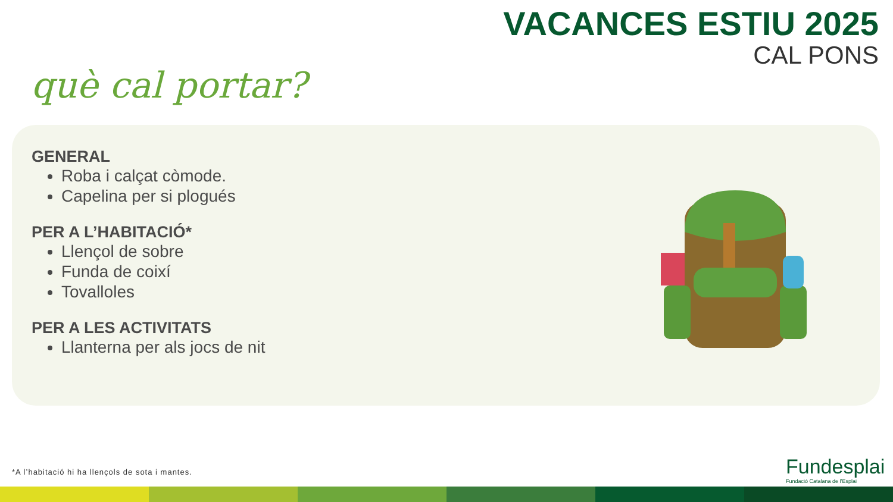VACANCES ESTIU 2025
CAL PONS
què cal portar?
GENERAL
Roba i calçat còmode.
Capelina per si plogués
PER A L’HABITACIÓ*
Llençol de sobre
Funda de coixí
Tovalloles
PER A LES ACTIVITATS
Llanterna per als jocs de nit
*A l’habitació hi ha llençols de sota i mantes.
Fundesplai
Fundació Catalana de l’Esplai